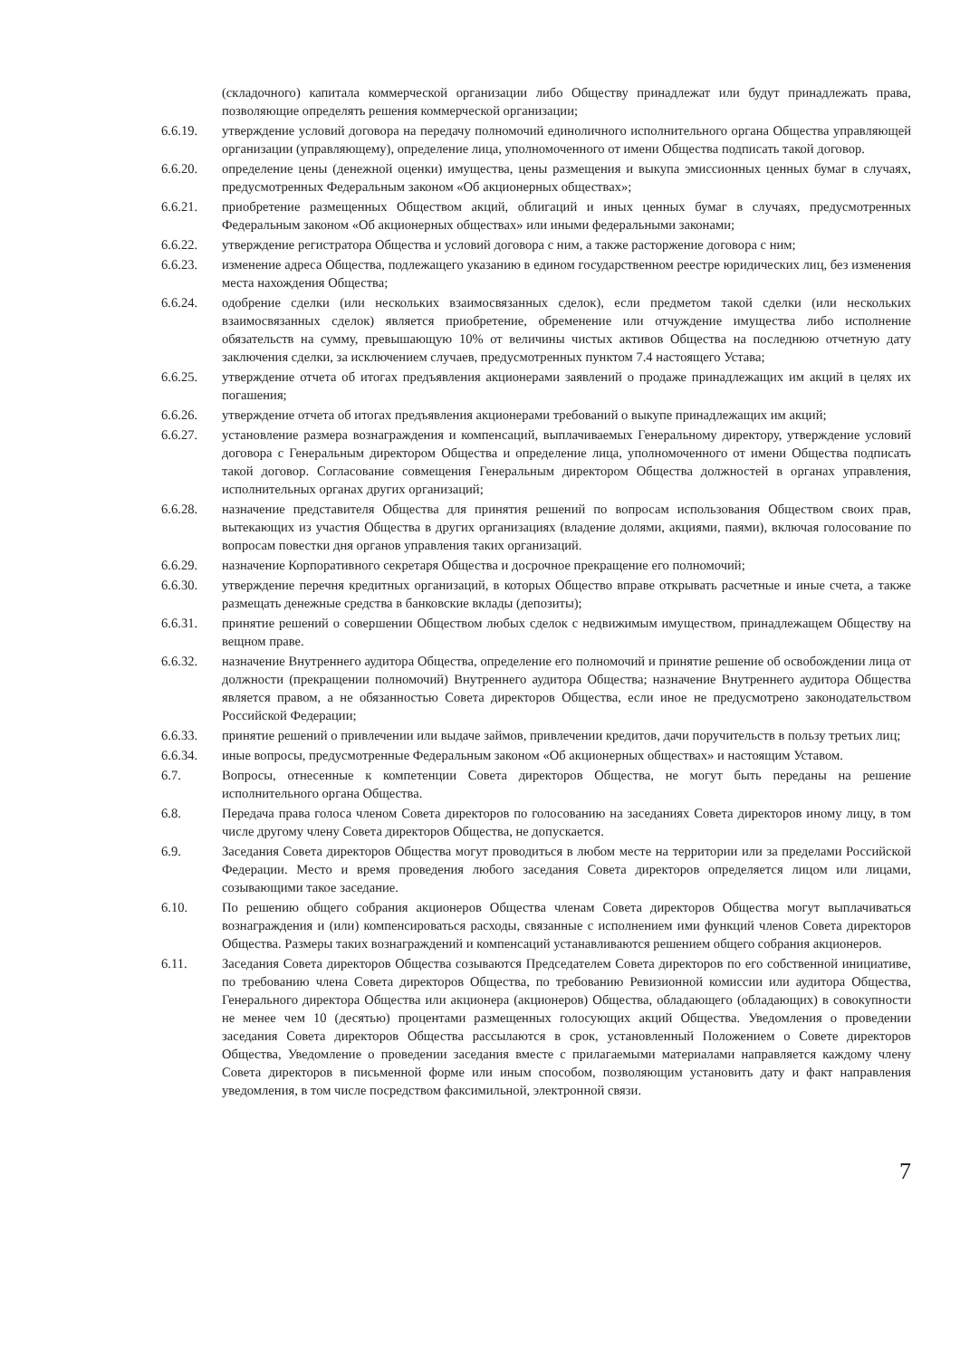(складочного) капитала коммерческой организации либо Обществу принадлежат или будут принадлежать права, позволяющие определять решения коммерческой организации;
6.6.19. утверждение условий договора на передачу полномочий единоличного исполнительного органа Общества управляющей организации (управляющему), определение лица, уполномоченного от имени Общества подписать такой договор.
6.6.20. определение цены (денежной оценки) имущества, цены размещения и выкупа эмиссионных ценных бумаг в случаях, предусмотренных Федеральным законом «Об акционерных обществах»;
6.6.21. приобретение размещенных Обществом акций, облигаций и иных ценных бумаг в случаях, предусмотренных Федеральным законом «Об акционерных обществах» или иными федеральными законами;
6.6.22. утверждение регистратора Общества и условий договора с ним, а также расторжение договора с ним;
6.6.23. изменение адреса Общества, подлежащего указанию в едином государственном реестре юридических лиц, без изменения места нахождения Общества;
6.6.24. одобрение сделки (или нескольких взаимосвязанных сделок), если предметом такой сделки (или нескольких взаимосвязанных сделок) является приобретение, обременение или отчуждение имущества либо исполнение обязательств на сумму, превышающую 10% от величины чистых активов Общества на последнюю отчетную дату заключения сделки, за исключением случаев, предусмотренных пунктом 7.4 настоящего Устава;
6.6.25. утверждение отчета об итогах предъявления акционерами заявлений о продаже принадлежащих им акций в целях их погашения;
6.6.26. утверждение отчета об итогах предъявления акционерами требований о выкупе принадлежащих им акций;
6.6.27. установление размера вознаграждения и компенсаций, выплачиваемых Генеральному директору, утверждение условий договора с Генеральным директором Общества и определение лица, уполномоченного от имени Общества подписать такой договор. Согласование совмещения Генеральным директором Общества должностей в органах управления, исполнительных органах других организаций;
6.6.28. назначение представителя Общества для принятия решений по вопросам использования Обществом своих прав, вытекающих из участия Общества в других организациях (владение долями, акциями, паями), включая голосование по вопросам повестки дня органов управления таких организаций.
6.6.29. назначение Корпоративного секретаря Общества и досрочное прекращение его полномочий;
6.6.30. утверждение перечня кредитных организаций, в которых Общество вправе открывать расчетные и иные счета, а также размещать денежные средства в банковские вклады (депозиты);
6.6.31. принятие решений о совершении Обществом любых сделок с недвижимым имуществом, принадлежащем Обществу на вещном праве.
6.6.32. назначение Внутреннего аудитора Общества, определение его полномочий и принятие решение об освобождении лица от должности (прекращении полномочий) Внутреннего аудитора Общества; назначение Внутреннего аудитора Общества является правом, а не обязанностью Совета директоров Общества, если иное не предусмотрено законодательством Российской Федерации;
6.6.33. принятие решений о привлечении или выдаче займов, привлечении кредитов, дачи поручительств в пользу третьих лиц;
6.6.34. иные вопросы, предусмотренные Федеральным законом «Об акционерных обществах» и настоящим Уставом.
6.7. Вопросы, отнесенные к компетенции Совета директоров Общества, не могут быть переданы на решение исполнительного органа Общества.
6.8. Передача права голоса членом Совета директоров по голосованию на заседаниях Совета директоров иному лицу, в том числе другому члену Совета директоров Общества, не допускается.
6.9. Заседания Совета директоров Общества могут проводиться в любом месте на территории или за пределами Российской Федерации. Место и время проведения любого заседания Совета директоров определяется лицом или лицами, созывающими такое заседание.
6.10. По решению общего собрания акционеров Общества членам Совета директоров Общества могут выплачиваться вознаграждения и (или) компенсироваться расходы, связанные с исполнением ими функций членов Совета директоров Общества. Размеры таких вознаграждений и компенсаций устанавливаются решением общего собрания акционеров.
6.11. Заседания Совета директоров Общества созываются Председателем Совета директоров по его собственной инициативе, по требованию члена Совета директоров Общества, по требованию Ревизионной комиссии или аудитора Общества, Генерального директора Общества или акционера (акционеров) Общества, обладающего (обладающих) в совокупности не менее чем 10 (десятью) процентами размещенных голосующих акций Общества. Уведомления о проведении заседания Совета директоров Общества рассылаются в срок, установленный Положением о Совете директоров Общества, Уведомление о проведении заседания вместе с прилагаемыми материалами направляется каждому члену Совета директоров в письменной форме или иным способом, позволяющим установить дату и факт направления уведомления, в том числе посредством факсимильной, электронной связи.
7